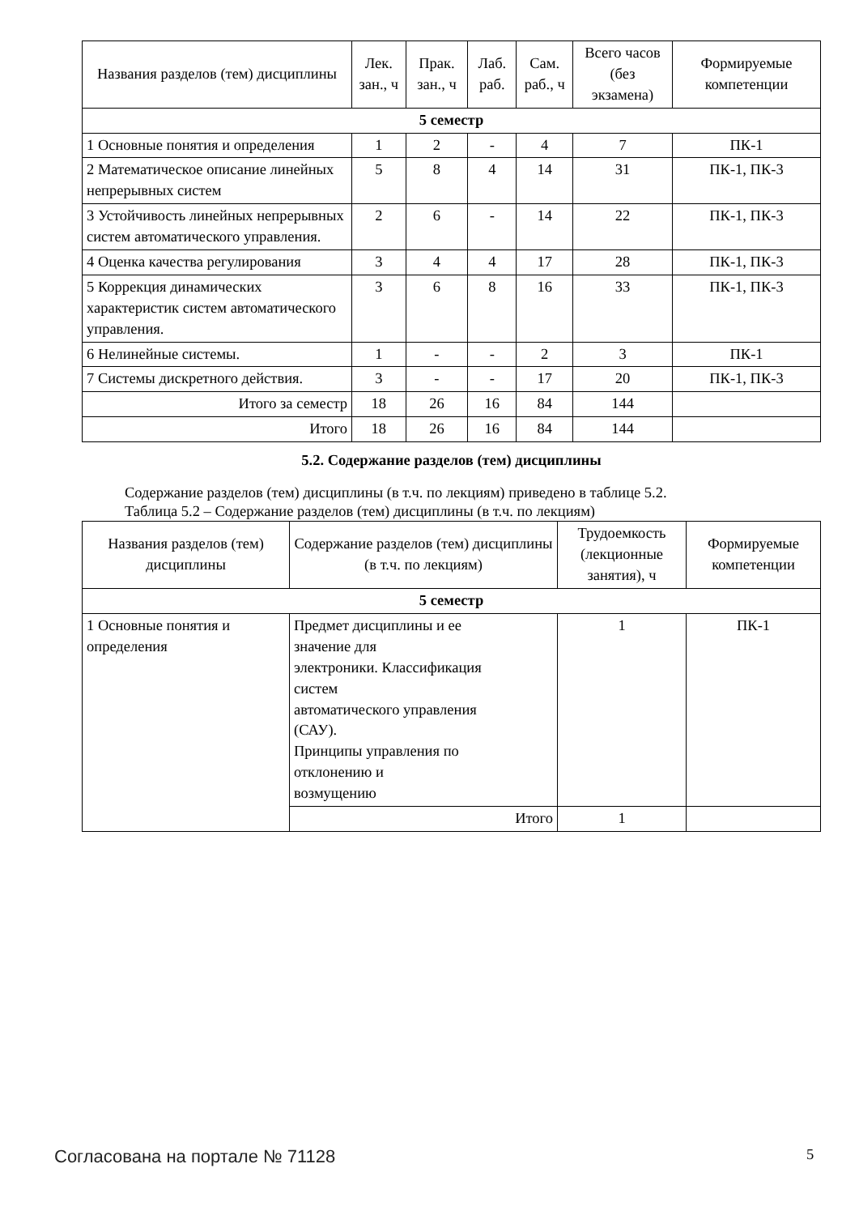| Названия разделов (тем) дисциплины | Лек. зан., ч | Прак. зан., ч | Лаб. раб. | Сам. раб., ч | Всего часов (без экзамена) | Формируемые компетенции |
| --- | --- | --- | --- | --- | --- | --- |
| 5 семестр | | | | | | |
| 1 Основные понятия и определения | 1 | 2 | - | 4 | 7 | ПК-1 |
| 2 Математическое описание линейных непрерывных систем | 5 | 8 | 4 | 14 | 31 | ПК-1, ПК-3 |
| 3 Устойчивость линейных непрерывных систем автоматического управления. | 2 | 6 | - | 14 | 22 | ПК-1, ПК-3 |
| 4 Оценка качества регулирования | 3 | 4 | 4 | 17 | 28 | ПК-1, ПК-3 |
| 5 Коррекция динамических характеристик систем автоматического управления. | 3 | 6 | 8 | 16 | 33 | ПК-1, ПК-3 |
| 6 Нелинейные системы. | 1 | - | - | 2 | 3 | ПК-1 |
| 7 Системы дискретного действия. | 3 | - | - | 17 | 20 | ПК-1, ПК-3 |
| Итого за семестр | 18 | 26 | 16 | 84 | 144 | |
| Итого | 18 | 26 | 16 | 84 | 144 | |
5.2. Содержание разделов (тем) дисциплины
Содержание разделов (тем) дисциплины (в т.ч. по лекциям) приведено в таблице 5.2.
Таблица 5.2 – Содержание разделов (тем) дисциплины (в т.ч. по лекциям)
| Названия разделов (тем) дисциплины | Содержание разделов (тем) дисциплины (в т.ч. по лекциям) | Трудоемкость (лекционные занятия), ч | Формируемые компетенции |
| --- | --- | --- | --- |
| 5 семестр | | | |
| 1 Основные понятия и определения | Предмет дисциплины и ее значение для электроники. Классификация систем автоматического управления (САУ). Принципы управления по отклонению и возмущению | 1 | ПК-1 |
| | Итого | 1 | |
Согласована на портале № 71128 5